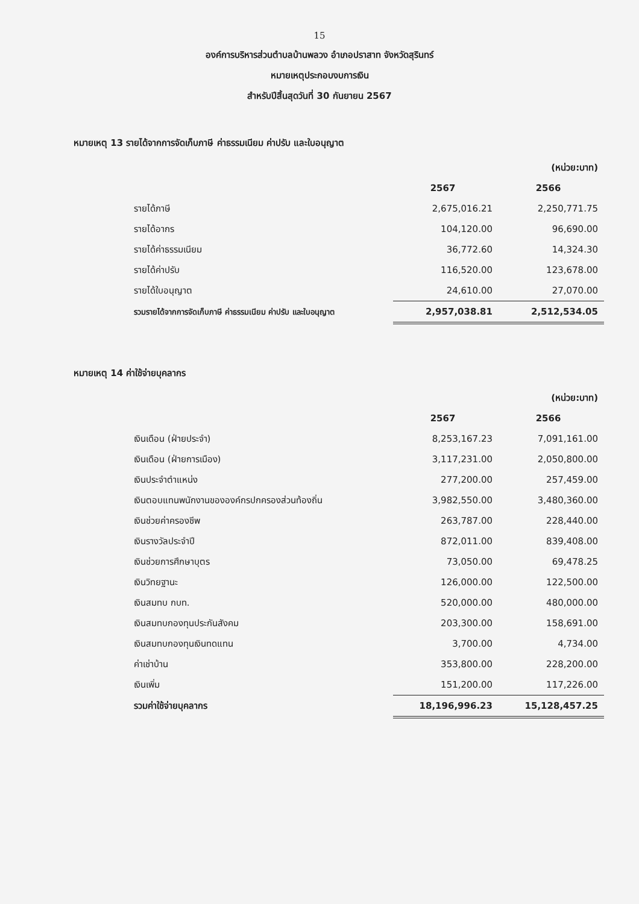15
องค์การบริหารส่วนตำบลบ้านพลวง อำเภอปราสาท จังหวัดสุรินทร์
หมายเหตุประกอบงบการเงิน
สำหรับปีสิ้นสุดวันที่ 30 กันยายน 2567
หมายเหตุ 13 รายได้จากการจัดเก็บภาษี ค่าธรรมเนียม ค่าปรับ และใบอนุญาต
| | | (หน่วย:บาท) |
| | 2567 | 2566 |
| รายได้ภาษี | 2,675,016.21 | 2,250,771.75 |
| รายได้อากร | 104,120.00 | 96,690.00 |
| รายได้ค่าธรรมเนียม | 36,772.60 | 14,324.30 |
| รายได้ค่าปรับ | 116,520.00 | 123,678.00 |
| รายได้ใบอนุญาต | 24,610.00 | 27,070.00 |
| รวมรายได้จากการจัดเก็บภาษี ค่าธรรมเนียม ค่าปรับ และใบอนุญาต | 2,957,038.81 | 2,512,534.05 |
หมายเหตุ 14 ค่าใช้จ่ายบุคลากร
| | | (หน่วย:บาท) |
| | 2567 | 2566 |
| เงินเดือน (ฝ่ายประจำ) | 8,253,167.23 | 7,091,161.00 |
| เงินเดือน (ฝ่ายการเมือง) | 3,117,231.00 | 2,050,800.00 |
| เงินประจำตำแหน่ง | 277,200.00 | 257,459.00 |
| เงินตอบแทนพนักงานขององค์กรปกครองส่วนท้องถิ่น | 3,982,550.00 | 3,480,360.00 |
| เงินช่วยค่าครองชีพ | 263,787.00 | 228,440.00 |
| เงินรางวัลประจำปี | 872,011.00 | 839,408.00 |
| เงินช่วยการศึกษาบุตร | 73,050.00 | 69,478.25 |
| เงินวิทยฐานะ | 126,000.00 | 122,500.00 |
| เงินสมทบ กบท. | 520,000.00 | 480,000.00 |
| เงินสมทบกองทุนประกันสังคม | 203,300.00 | 158,691.00 |
| เงินสมทบกองทุนเงินทดแทน | 3,700.00 | 4,734.00 |
| ค่าเช่าบ้าน | 353,800.00 | 228,200.00 |
| เงินเพิ่ม | 151,200.00 | 117,226.00 |
| รวมค่าใช้จ่ายบุคลากร | 18,196,996.23 | 15,128,457.25 |